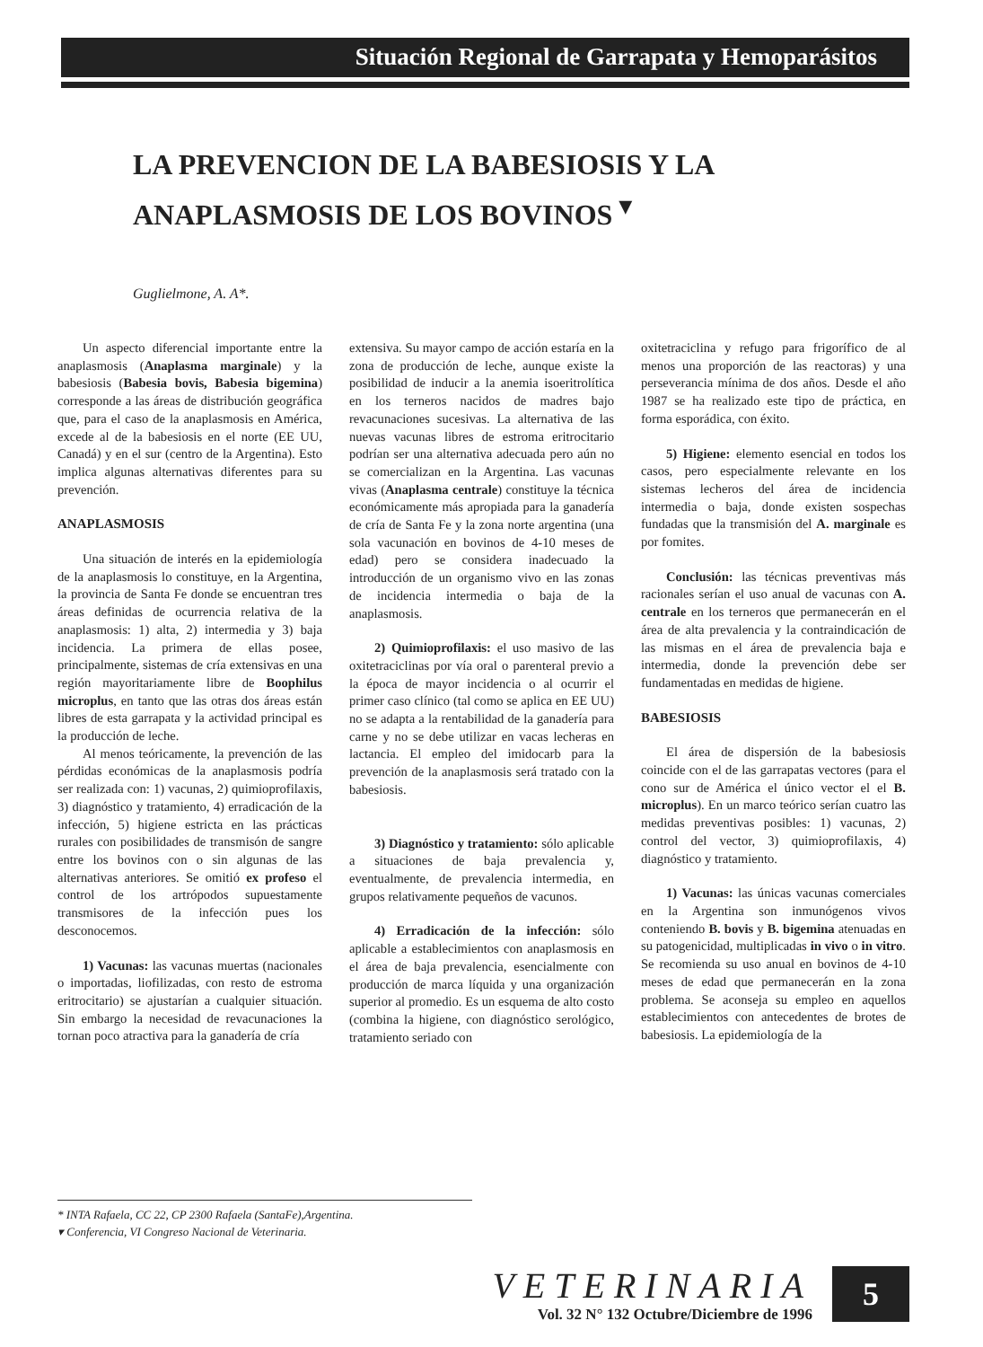Situación Regional de Garrapata y Hemoparásitos
LA PREVENCION DE LA BABESIOSIS Y LA ANAPLASMOSIS DE LOS BOVINOS <sup>▾</sup>
Guglielmone, A. A*.
Un aspecto diferencial importante entre la anaplasmosis (Anaplasma marginale) y la babesiosis (Babesia bovis, Babesia bigemina) corresponde a las áreas de distribución geográfica que, para el caso de la anaplasmosis en América, excede al de la babesiosis en el norte (EE UU, Canadá) y en el sur (centro de la Argentina). Esto implica algunas alternativas diferentes para su prevención.
ANAPLASMOSIS
Una situación de interés en la epidemiología de la anaplasmosis lo constituye, en la Argentina, la provincia de Santa Fe donde se encuentran tres áreas definidas de ocurrencia relativa de la anaplasmosis: 1) alta, 2) intermedia y 3) baja incidencia. La primera de ellas posee, principalmente, sistemas de cría extensivas en una región mayoritariamente libre de Boophilus microplus, en tanto que las otras dos áreas están libres de esta garrapata y la actividad principal es la producción de leche.
Al menos teóricamente, la prevención de las pérdidas económicas de la anaplasmosis podría ser realizada con: 1) vacunas, 2) quimioprofilaxis, 3) diagnóstico y tratamiento, 4) erradicación de la infección, 5) higiene estricta en las prácticas rurales con posibilidades de transmisón de sangre entre los bovinos con o sin algunas de las alternativas anteriores. Se omitió ex profeso el control de los artrópodos supuestamente transmisores de la infección pues los desconocemos.
1) Vacunas: las vacunas muertas (nacionales o importadas, liofilizadas, con resto de estroma eritrocitario) se ajustarían a cualquier situación. Sin embargo la necesidad de revacunaciones la tornan poco atractiva para la ganadería de cría
extensiva. Su mayor campo de acción estaría en la zona de producción de leche, aunque existe la posibilidad de inducir a la anemia isoeritrolítica en los terneros nacidos de madres bajo revacunaciones sucesivas. La alternativa de las nuevas vacunas libres de estroma eritrocitario podrían ser una alternativa adecuada pero aún no se comercializan en la Argentina. Las vacunas vivas (Anaplasma centrale) constituye la técnica económicamente más apropiada para la ganadería de cría de Santa Fe y la zona norte argentina (una sola vacunación en bovinos de 4-10 meses de edad) pero se considera inadecuado la introducción de un organismo vivo en las zonas de incidencia intermedia o baja de la anaplasmosis.
2) Quimioprofilaxis: el uso masivo de las oxitetraciclinas por vía oral o parenteral previo a la época de mayor incidencia o al ocurrir el primer caso clínico (tal como se aplica en EE UU) no se adapta a la rentabilidad de la ganadería para carne y no se debe utilizar en vacas lecheras en lactancia. El empleo del imidocarb para la prevención de la anaplasmosis será tratado con la babesiosis.
3) Diagnóstico y tratamiento: sólo aplicable a situaciones de baja prevalencia y, eventualmente, de prevalencia intermedia, en grupos relativamente pequeños de vacunos.
4) Erradicación de la infección: sólo aplicable a establecimientos con anaplasmosis en el área de baja prevalencia, esencialmente con producción de marca líquida y una organización superior al promedio. Es un esquema de alto costo (combina la higiene, con diagnóstico serológico, tratamiento seriado con
oxitetraciclina y refugo para frigorífico de al menos una proporción de las reactoras) y una perseverancia mínima de dos años. Desde el año 1987 se ha realizado este tipo de práctica, en forma esporádica, con éxito.
5) Higiene: elemento esencial en todos los casos, pero especialmente relevante en los sistemas lecheros del área de incidencia intermedia o baja, donde existen sospechas fundadas que la transmisión del A. marginale es por fomites.
Conclusión: las técnicas preventivas más racionales serían el uso anual de vacunas con A. centrale en los terneros que permanecerán en el área de alta prevalencia y la contraindicación de las mismas en el área de prevalencia baja e intermedia, donde la prevención debe ser fundamentadas en medidas de higiene.
BABESIOSIS
El área de dispersión de la babesiosis coincide con el de las garrapatas vectores (para el cono sur de América el único vector el el B. microplus). En un marco teórico serían cuatro las medidas preventivas posibles: 1) vacunas, 2) control del vector, 3) quimioprofilaxis, 4) diagnóstico y tratamiento.
1) Vacunas: las únicas vacunas comerciales en la Argentina son inmunógenos vivos conteniendo B. bovis y B. bigemina atenuadas en su patogenicidad, multiplicadas in vivo o in vitro. Se recomienda su uso anual en bovinos de 4-10 meses de edad que permanecerán en la zona problema. Se aconseja su empleo en aquellos establecimientos con antecedentes de brotes de babesiosis. La epidemiología de la
* INTA Rafaela, CC 22, CP 2300 Rafaela (SantaFe),Argentina.
▾ Conferencia, VI Congreso Nacional de Veterinaria.
VETERINARIA
Vol. 32 N° 132 Octubre/Diciembre de 1996
5